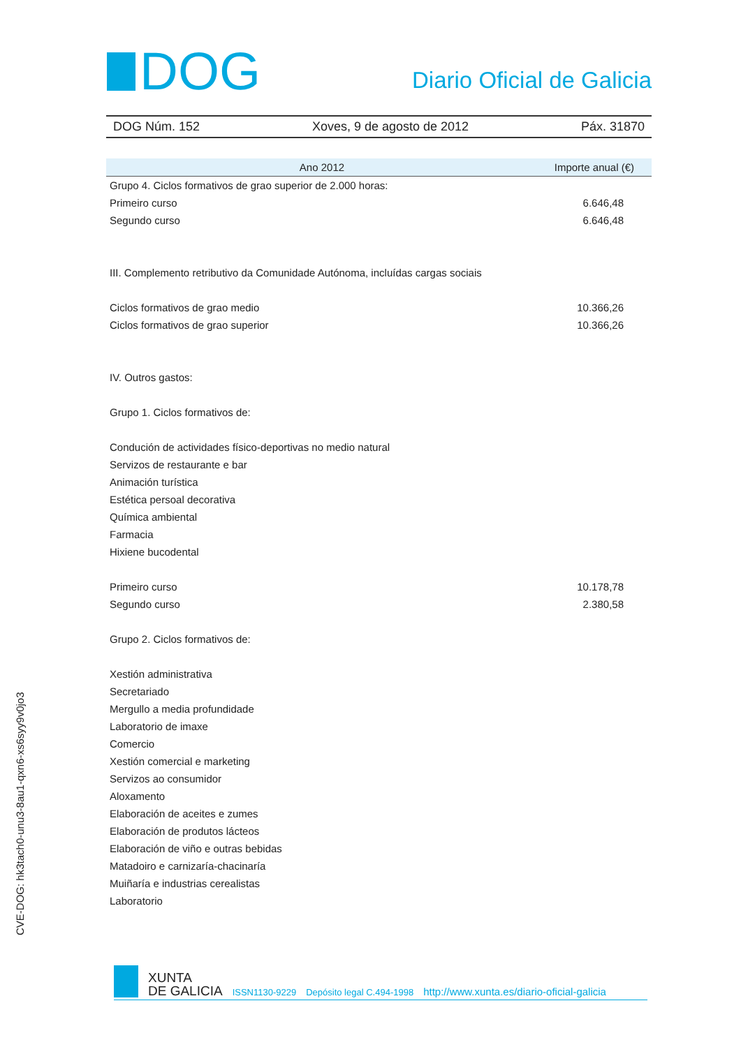DOG
Diario Oficial de Galicia
DOG Núm. 152 Xoves, 9 de agosto de 2012 Páx. 31870
| Ano 2012 | Importe anual (€) |
| --- | --- |
| Grupo 4. Ciclos formativos de grao superior de 2.000 horas: | |
| Primeiro curso | 6.646,48 |
| Segundo curso | 6.646,48 |
| III. Complemento retributivo da Comunidade Autónoma, incluídas cargas sociais | |
| Ciclos formativos de grao medio | 10.366,26 |
| Ciclos formativos de grao superior | 10.366,26 |
| IV. Outros gastos: | |
| Grupo 1. Ciclos formativos de: | |
| Condución de actividades físico-deportivas no medio natural | |
| Servizos de restaurante e bar | |
| Animación turística | |
| Estética persoal decorativa | |
| Química ambiental | |
| Farmacia | |
| Hixiene bucodental | |
| Primeiro curso | 10.178,78 |
| Segundo curso | 2.380,58 |
| Grupo 2. Ciclos formativos de: | |
| Xestión administrativa | |
| Secretariado | |
| Mergullo a media profundidade | |
| Laboratorio de imaxe | |
| Comercio | |
| Xestión comercial e marketing | |
| Servizos ao consumidor | |
| Aloxamento | |
| Elaboración de aceites e zumes | |
| Elaboración de produtos lácteos | |
| Elaboración de viño e outras bebidas | |
| Matadoiro e carnizaría-chacinaría | |
| Muiñaría e industrias cerealistas | |
| Laboratorio | |
CVE-DOG: hk3tach0-unu3-8au1-qxn6-xs6syy9v0jo3
XUNTA
DE GALICIA
ISSN1130-9229 Depósito legal C.494-1998 http://www.xunta.es/diario-oficial-galicia